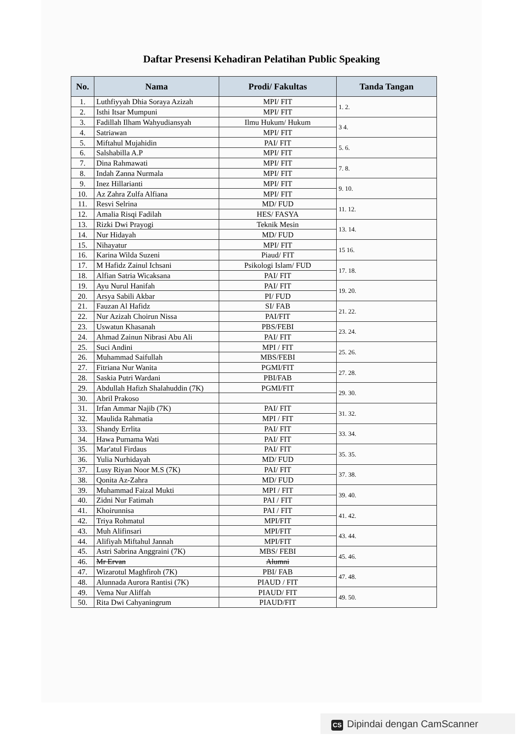Daftar Presensi Kehadiran Pelatihan Public Speaking
| No. | Nama | Prodi/ Fakultas | Tanda Tangan |
| --- | --- | --- | --- |
| 1. | Luthfiyyah Dhia Soraya Azizah | MPI/ FIT | 1. 2. |
| 2. | Isthi Itsar Mumpuni | MPI/ FIT | |
| 3. | Fadillah Ilham Wahyudiansyah | Ilmu Hukum/ Hukum | 3 4. |
| 4. | Satriawan | MPI/ FIT | |
| 5. | Miftahul Mujahidin | PAI/ FIT | 5. 6. |
| 6. | Salshabilla A.P | MPI/ FIT | |
| 7. | Dina Rahmawati | MPI/ FIT | 7. 8. |
| 8. | Indah Zanna Nurmala | MPI/ FIT | |
| 9. | Inez Hillarianti | MPI/ FIT | 9. 10. |
| 10. | Az Zahra Zulfa Alfiana | MPI/ FIT | |
| 11. | Resvi Selrina | MD/ FUD | 11. 12. |
| 12. | Amalia Risqi Fadilah | HES/ FASYA | |
| 13. | Rizki Dwi Prayogi | Teknik Mesin | 13. 14. |
| 14. | Nur Hidayah | MD/ FUD | |
| 15. | Nihayatur | MPI/ FIT | 15 16. |
| 16. | Karina Wilda Suzeni | Piaud/ FIT | |
| 17. | M Hafidz Zainul Ichsani | Psikologi Islam/ FUD | 17. 18. |
| 18. | Alfian Satria Wicaksana | PAI/ FIT | |
| 19. | Ayu Nurul Hanifah | PAI/ FIT | 19. 20. |
| 20. | Arsya Sabili Akbar | PI/ FUD | |
| 21. | Fauzan Al Hafidz | SI/ FAB | 21. 22. |
| 22. | Nur Azizah Choirun Nissa | PAI/FIT | |
| 23. | Uswatun Khasanah | PBS/FEBI | 23. 24. |
| 24. | Ahmad Zainun Nibrasi Abu Ali | PAI/ FIT | |
| 25. | Suci Andini | MPI / FIT | 25. 26. |
| 26. | Muhammad Saifullah | MBS/FEBI | |
| 27. | Fitriana Nur Wanita | PGMI/FIT | 27. 28. |
| 28. | Saskia Putri Wardani | PBI/FAB | |
| 29. | Abdullah Hafizh Shalahuddin (7K) | PGMI/FIT | 29. 30. |
| 30. | Abril Prakoso | | |
| 31. | Irfan Ammar Najib (7K) | PAI/ FIT | 31. 32. |
| 32. | Maulida Rahmatia | MPI / FIT | |
| 33. | Shandy Errlita | PAI/ FIT | 33. 34. |
| 34. | Hawa Purnama Wati | PAI/ FIT | |
| 35. | Mar'atul Firdaus | PAI/ FIT | 35. 35. |
| 36. | Yulia Nurhidayah | MD/ FUD | |
| 37. | Lusy Riyan Noor M.S (7K) | PAI/ FIT | 37. 38. |
| 38. | Qonita Az-Zahra | MD/ FUD | |
| 39. | Muhammad Faizal Mukti | MPI / FIT | 39. 40. |
| 40. | Zidni Nur Fatimah | PAI / FIT | |
| 41. | Khoirunnisa | PAI / FIT | 41. 42. |
| 42. | Triya Rohmatul | MPI/FIT | |
| 43. | Muh Alifinsari | MPI/FIT | 43. 44. |
| 44. | Alifiyah Miftahul Jannah | MPI/FIT | |
| 45. | Astri Sabrina Anggraini (7K) | MBS/ FEBI | 45. 46. |
| 46. | Mr Ervan | Alumni | |
| 47. | Wizarotul Maghfiroh (7K) | PBI/ FAB | 47. 48. |
| 48. | Alunnada Aurora Rantisi (7K) | PIAUD / FIT | |
| 49. | Vema Nur Aliffah | PIAUD/ FIT | 49. 50. |
| 50. | Rita Dwi Cahyaningrum | PIAUD/FIT | |
CS Dipindai dengan CamScanner